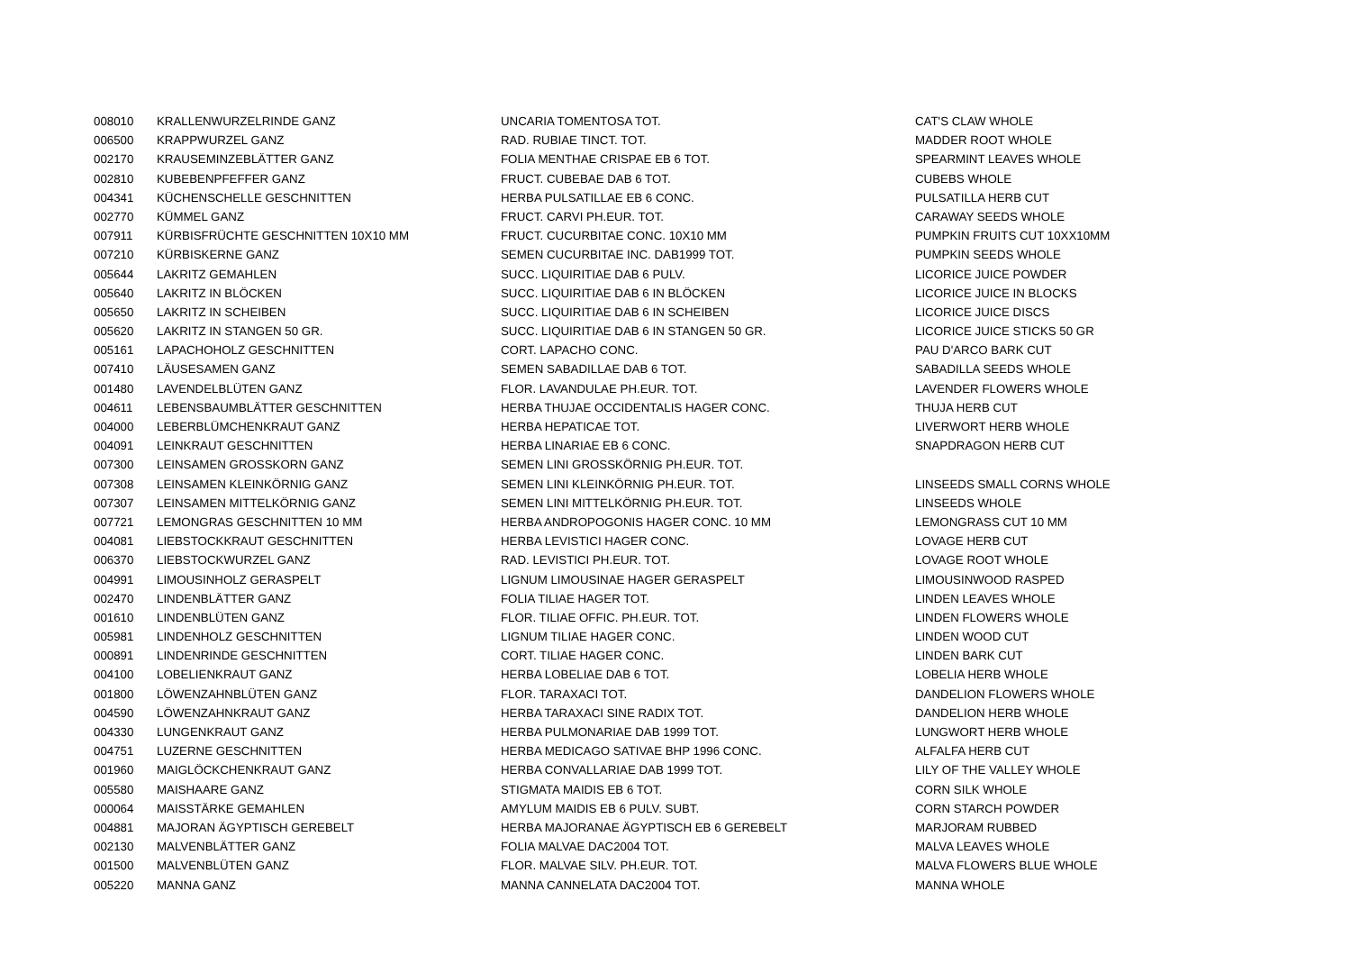| 008010 | KRALLENWURZELRINDE GANZ | UNCARIA TOMENTOSA TOT. | CAT'S CLAW WHOLE |
| 006500 | KRAPPWURZEL GANZ | RAD. RUBIAE TINCT. TOT. | MADDER ROOT WHOLE |
| 002170 | KRAUSEMINZEBLÄTTER GANZ | FOLIA MENTHAE CRISPAE EB 6 TOT. | SPEARMINT LEAVES WHOLE |
| 002810 | KUBEBENPFEFFER GANZ | FRUCT. CUBEBAE DAB 6 TOT. | CUBEBS WHOLE |
| 004341 | KÜCHENSCHELLE GESCHNITTEN | HERBA PULSATILLAE EB 6 CONC. | PULSATILLA HERB CUT |
| 002770 | KÜMMEL GANZ | FRUCT. CARVI PH.EUR. TOT. | CARAWAY SEEDS WHOLE |
| 007911 | KÜRBISFRÜCHTE GESCHNITTEN 10X10 MM | FRUCT. CUCURBITAE CONC. 10X10 MM | PUMPKIN FRUITS CUT 10XX10MM |
| 007210 | KÜRBISKERNE GANZ | SEMEN CUCURBITAE INC. DAB1999 TOT. | PUMPKIN SEEDS WHOLE |
| 005644 | LAKRITZ GEMAHLEN | SUCC. LIQUIRITIAE DAB 6 PULV. | LICORICE JUICE POWDER |
| 005640 | LAKRITZ IN BLÖCKEN | SUCC. LIQUIRITIAE DAB 6 IN BLÖCKEN | LICORICE JUICE IN BLOCKS |
| 005650 | LAKRITZ IN SCHEIBEN | SUCC. LIQUIRITIAE DAB 6 IN SCHEIBEN | LICORICE JUICE DISCS |
| 005620 | LAKRITZ IN STANGEN 50 GR. | SUCC. LIQUIRITIAE DAB 6 IN STANGEN 50 GR. | LICORICE JUICE STICKS 50 GR |
| 005161 | LAPACHOHOLZ GESCHNITTEN | CORT. LAPACHO CONC. | PAU D'ARCO BARK CUT |
| 007410 | LÄUSESAMEN GANZ | SEMEN SABADILLAE DAB 6 TOT. | SABADILLA SEEDS WHOLE |
| 001480 | LAVENDELBLÜTEN GANZ | FLOR. LAVANDULAE PH.EUR. TOT. | LAVENDER FLOWERS WHOLE |
| 004611 | LEBENSBAUMBLÄTTER GESCHNITTEN | HERBA THUJAE OCCIDENTALIS HAGER CONC. | THUJA HERB CUT |
| 004000 | LEBERBLÜMCHENKRAUT GANZ | HERBA HEPATICAE TOT. | LIVERWORT HERB WHOLE |
| 004091 | LEINKRAUT GESCHNITTEN | HERBA LINARIAE EB 6 CONC. | SNAPDRAGON HERB CUT |
| 007300 | LEINSAMEN GROSSKORN GANZ | SEMEN LINI GROSSKÖRNIG PH.EUR. TOT. | |
| 007308 | LEINSAMEN KLEINKÖRNIG GANZ | SEMEN LINI KLEINKÖRNIG PH.EUR. TOT. | LINSEEDS SMALL CORNS WHOLE |
| 007307 | LEINSAMEN MITTELKÖRNIG GANZ | SEMEN LINI MITTELKÖRNIG PH.EUR. TOT. | LINSEEDS WHOLE |
| 007721 | LEMONGRAS GESCHNITTEN 10 MM | HERBA ANDROPOGONIS HAGER CONC. 10 MM | LEMONGRASS CUT 10 MM |
| 004081 | LIEBSTOCKKRAUT GESCHNITTEN | HERBA LEVISTICI HAGER CONC. | LOVAGE HERB CUT |
| 006370 | LIEBSTOCKWURZEL GANZ | RAD. LEVISTICI PH.EUR. TOT. | LOVAGE ROOT WHOLE |
| 004991 | LIMOUSINHOLZ GERASPELT | LIGNUM LIMOUSINAE HAGER GERASPELT | LIMOUSINWOOD RASPED |
| 002470 | LINDENBLÄTTER GANZ | FOLIA TILIAE HAGER TOT. | LINDEN LEAVES WHOLE |
| 001610 | LINDENBLÜTEN GANZ | FLOR. TILIAE OFFIC. PH.EUR. TOT. | LINDEN FLOWERS WHOLE |
| 005981 | LINDENHOLZ GESCHNITTEN | LIGNUM TILIAE HAGER CONC. | LINDEN WOOD CUT |
| 000891 | LINDENRINDE GESCHNITTEN | CORT. TILIAE HAGER CONC. | LINDEN BARK CUT |
| 004100 | LOBELIENKRAUT GANZ | HERBA LOBELIAE DAB 6 TOT. | LOBELIA HERB WHOLE |
| 001800 | LÖWENZAHNBLÜTEN GANZ | FLOR. TARAXACI TOT. | DANDELION FLOWERS WHOLE |
| 004590 | LÖWENZAHNKRAUT GANZ | HERBA TARAXACI SINE RADIX TOT. | DANDELION HERB WHOLE |
| 004330 | LUNGENKRAUT GANZ | HERBA PULMONARIAE DAB 1999 TOT. | LUNGWORT HERB WHOLE |
| 004751 | LUZERNE GESCHNITTEN | HERBA MEDICAGO SATIVAE BHP 1996 CONC. | ALFALFA HERB CUT |
| 001960 | MAIGLÖCKCHENKRAUT GANZ | HERBA CONVALLARIAE DAB 1999 TOT. | LILY OF THE VALLEY WHOLE |
| 005580 | MAISHAARE GANZ | STIGMATA MAIDIS EB 6 TOT. | CORN SILK WHOLE |
| 000064 | MAISSTÄRKE GEMAHLEN | AMYLUM MAIDIS EB 6 PULV. SUBT. | CORN STARCH POWDER |
| 004881 | MAJORAN ÄGYPTISCH GEREBELT | HERBA MAJORANAE ÄGYPTISCH EB 6 GEREBELT | MARJORAM RUBBED |
| 002130 | MALVENBLÄTTER GANZ | FOLIA MALVAE DAC2004 TOT. | MALVA LEAVES WHOLE |
| 001500 | MALVENBLÜTEN GANZ | FLOR. MALVAE SILV. PH.EUR. TOT. | MALVA FLOWERS BLUE WHOLE |
| 005220 | MANNA GANZ | MANNA CANNELATA DAC2004 TOT. | MANNA WHOLE |